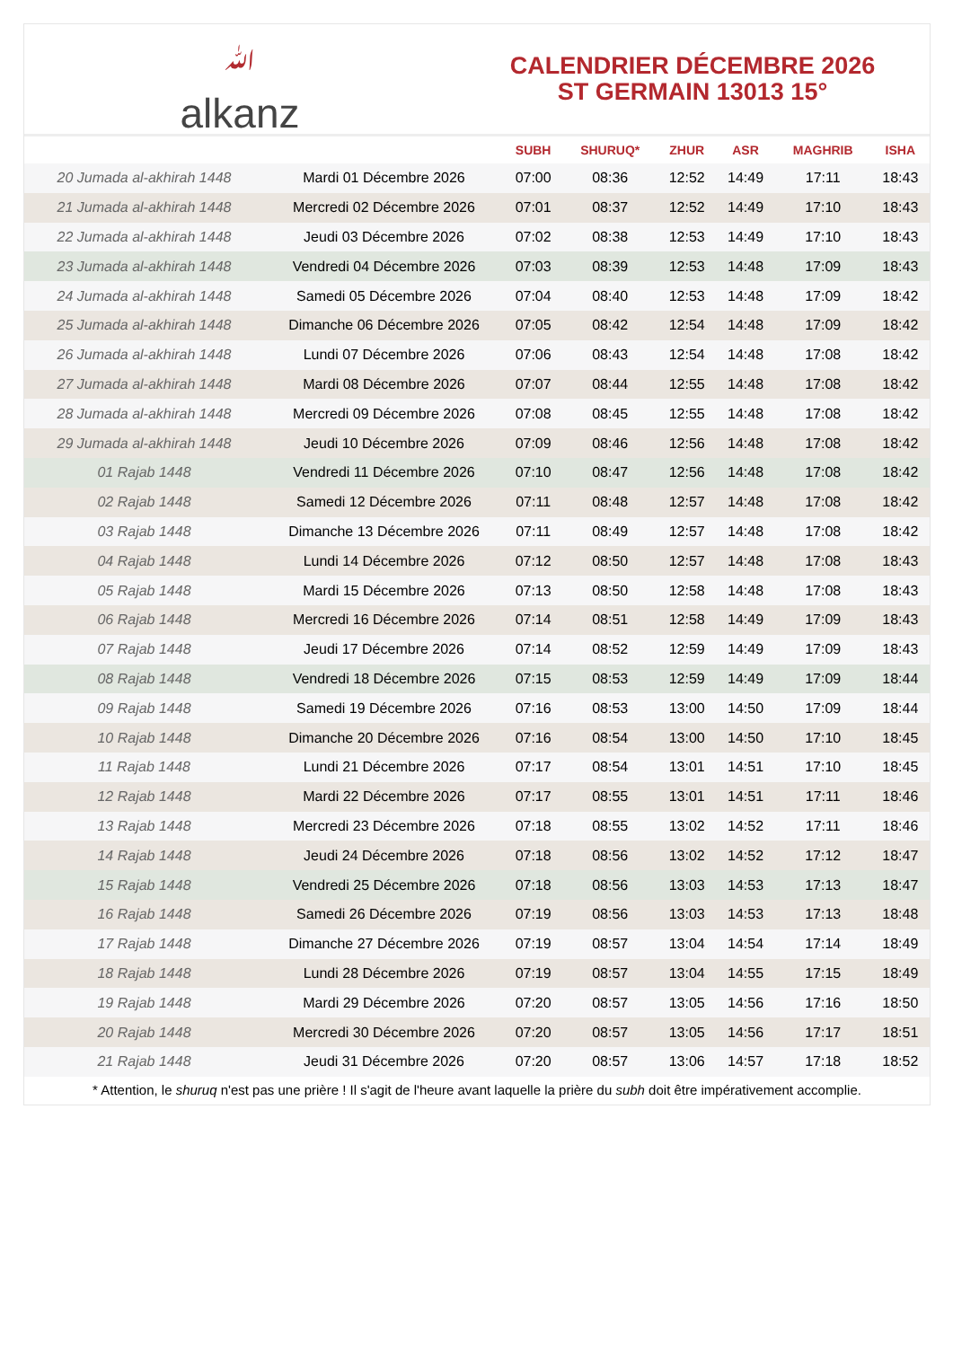ﷲalkanz
CALENDRIER DÉCEMBRE 2026
ST GERMAIN 13013 15°
| | | SUBH | SHURUQ* | ZHUR | ASR | MAGHRIB | ISHA |
| --- | --- | --- | --- | --- | --- | --- | --- |
| 20 Jumada al-akhirah 1448 | Mardi 01 Décembre 2026 | 07:00 | 08:36 | 12:52 | 14:49 | 17:11 | 18:43 |
| 21 Jumada al-akhirah 1448 | Mercredi 02 Décembre 2026 | 07:01 | 08:37 | 12:52 | 14:49 | 17:10 | 18:43 |
| 22 Jumada al-akhirah 1448 | Jeudi 03 Décembre 2026 | 07:02 | 08:38 | 12:53 | 14:49 | 17:10 | 18:43 |
| 23 Jumada al-akhirah 1448 | Vendredi 04 Décembre 2026 | 07:03 | 08:39 | 12:53 | 14:48 | 17:09 | 18:43 |
| 24 Jumada al-akhirah 1448 | Samedi 05 Décembre 2026 | 07:04 | 08:40 | 12:53 | 14:48 | 17:09 | 18:42 |
| 25 Jumada al-akhirah 1448 | Dimanche 06 Décembre 2026 | 07:05 | 08:42 | 12:54 | 14:48 | 17:09 | 18:42 |
| 26 Jumada al-akhirah 1448 | Lundi 07 Décembre 2026 | 07:06 | 08:43 | 12:54 | 14:48 | 17:08 | 18:42 |
| 27 Jumada al-akhirah 1448 | Mardi 08 Décembre 2026 | 07:07 | 08:44 | 12:55 | 14:48 | 17:08 | 18:42 |
| 28 Jumada al-akhirah 1448 | Mercredi 09 Décembre 2026 | 07:08 | 08:45 | 12:55 | 14:48 | 17:08 | 18:42 |
| 29 Jumada al-akhirah 1448 | Jeudi 10 Décembre 2026 | 07:09 | 08:46 | 12:56 | 14:48 | 17:08 | 18:42 |
| 01 Rajab 1448 | Vendredi 11 Décembre 2026 | 07:10 | 08:47 | 12:56 | 14:48 | 17:08 | 18:42 |
| 02 Rajab 1448 | Samedi 12 Décembre 2026 | 07:11 | 08:48 | 12:57 | 14:48 | 17:08 | 18:42 |
| 03 Rajab 1448 | Dimanche 13 Décembre 2026 | 07:11 | 08:49 | 12:57 | 14:48 | 17:08 | 18:42 |
| 04 Rajab 1448 | Lundi 14 Décembre 2026 | 07:12 | 08:50 | 12:57 | 14:48 | 17:08 | 18:43 |
| 05 Rajab 1448 | Mardi 15 Décembre 2026 | 07:13 | 08:50 | 12:58 | 14:48 | 17:08 | 18:43 |
| 06 Rajab 1448 | Mercredi 16 Décembre 2026 | 07:14 | 08:51 | 12:58 | 14:49 | 17:09 | 18:43 |
| 07 Rajab 1448 | Jeudi 17 Décembre 2026 | 07:14 | 08:52 | 12:59 | 14:49 | 17:09 | 18:43 |
| 08 Rajab 1448 | Vendredi 18 Décembre 2026 | 07:15 | 08:53 | 12:59 | 14:49 | 17:09 | 18:44 |
| 09 Rajab 1448 | Samedi 19 Décembre 2026 | 07:16 | 08:53 | 13:00 | 14:50 | 17:09 | 18:44 |
| 10 Rajab 1448 | Dimanche 20 Décembre 2026 | 07:16 | 08:54 | 13:00 | 14:50 | 17:10 | 18:45 |
| 11 Rajab 1448 | Lundi 21 Décembre 2026 | 07:17 | 08:54 | 13:01 | 14:51 | 17:10 | 18:45 |
| 12 Rajab 1448 | Mardi 22 Décembre 2026 | 07:17 | 08:55 | 13:01 | 14:51 | 17:11 | 18:46 |
| 13 Rajab 1448 | Mercredi 23 Décembre 2026 | 07:18 | 08:55 | 13:02 | 14:52 | 17:11 | 18:46 |
| 14 Rajab 1448 | Jeudi 24 Décembre 2026 | 07:18 | 08:56 | 13:02 | 14:52 | 17:12 | 18:47 |
| 15 Rajab 1448 | Vendredi 25 Décembre 2026 | 07:18 | 08:56 | 13:03 | 14:53 | 17:13 | 18:47 |
| 16 Rajab 1448 | Samedi 26 Décembre 2026 | 07:19 | 08:56 | 13:03 | 14:53 | 17:13 | 18:48 |
| 17 Rajab 1448 | Dimanche 27 Décembre 2026 | 07:19 | 08:57 | 13:04 | 14:54 | 17:14 | 18:49 |
| 18 Rajab 1448 | Lundi 28 Décembre 2026 | 07:19 | 08:57 | 13:04 | 14:55 | 17:15 | 18:49 |
| 19 Rajab 1448 | Mardi 29 Décembre 2026 | 07:20 | 08:57 | 13:05 | 14:56 | 17:16 | 18:50 |
| 20 Rajab 1448 | Mercredi 30 Décembre 2026 | 07:20 | 08:57 | 13:05 | 14:56 | 17:17 | 18:51 |
| 21 Rajab 1448 | Jeudi 31 Décembre 2026 | 07:20 | 08:57 | 13:06 | 14:57 | 17:18 | 18:52 |
* Attention, le shuruq n'est pas une prière ! Il s'agit de l'heure avant laquelle la prière du subh doit être impérativement accomplie.